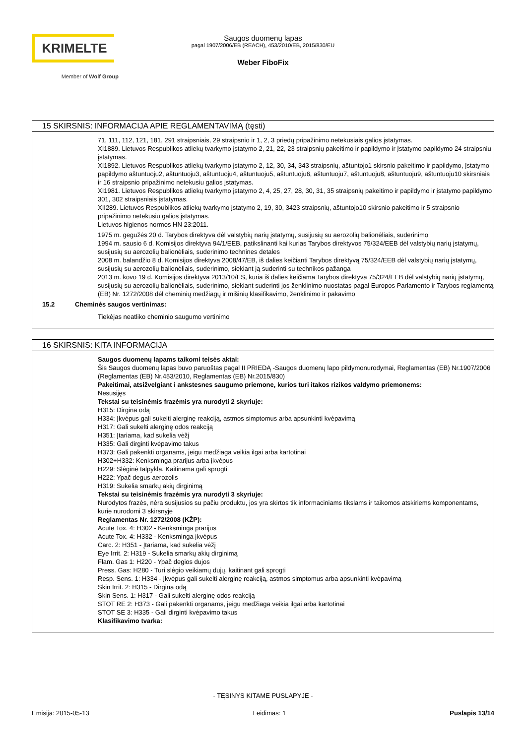KRIMELTE
Member of Wolf Group
Saugos duomenų lapas
pagal 1907/2006/EB (REACH), 453/2010/EB, 2015/830/EU
Weber FiboFix
15 SKIRSNIS: INFORMACIJA APIE REGLAMENTAVIMĄ (tęsti)
71, 111, 112, 121, 181, 291 straipsniais, 29 straipsnio ir 1, 2, 3 priedų pripažinimo netekusiais galios įstatymas.
XI1889. Lietuvos Respublikos atliekų tvarkymo įstatymo 2, 21, 22, 23 straipsnių pakeitimo ir papildymo ir Įstatymo papildymo 24 straipsniu įstatymas.
XI1892. Lietuvos Respublikos atliekų tvarkymo įstatymo 2, 12, 30, 34, 343 straipsnių, aštuntojo1 skirsnio pakeitimo ir papildymo, Įstatymo papildymo aštuntuoju2, aštuntuoju3, aštuntuoju4, aštuntuoju5, aštuntuoju6, aštuntuoju7, aštuntuoju8, aštuntuoju9, aštuntuoju10 skirsniais ir 16 straipsnio pripažinimo netekusiu galios įstatymas.
XI1981. Lietuvos Respublikos atliekų tvarkymo įstatymo 2, 4, 25, 27, 28, 30, 31, 35 straipsnių pakeitimo ir papildymo ir įstatymo papildymo 301, 302 straipsniais įstatymas.
XII289. Lietuvos Respublikos atliekų tvarkymo įstatymo 2, 19, 30, 3423 straipsnių, aštuntojo10 skirsnio pakeitimo ir 5 straipsnio pripažinimo netekusiu galios įstatymas.
Lietuvos higienos normos HN 23:2011.
1975 m. gegužės 20 d. Tarybos direktyva dėl valstybių narių įstatymų, susijusių su aerozolių balionėliais, suderinimo
1994 m. sausio 6 d. Komisijos direktyva 94/1/EEB, patikslinanti kai kurias Tarybos direktyvos 75/324/EEB dėl valstybių narių įstatymų, susijusių su aerozolių balionėliais, suderinimo technines detales
2008 m. balandžio 8 d. Komisijos direktyva 2008/47/EB, iš dalies keičianti Tarybos direktyvą 75/324/EEB dėl valstybių narių įstatymų, susijusių su aerozolių balionėliais, suderinimo, siekiant ją suderinti su technikos pažanga
2013 m. kovo 19 d. Komisijos direktyva 2013/10/ES, kuria iš dalies keičiama Tarybos direktyva 75/324/EEB dėl valstybių narių įstatymų, susijusių su aerozolių balionėliais, suderinimo, siekiant suderinti jos ženklinimo nuostatas pagal Europos Parlamento ir Tarybos reglamentą (EB) Nr. 1272/2008 dėl cheminių medžiagų ir mišinių klasifikavimo, ženklinimo ir pakavimo
15.2 Cheminės saugos vertinimas:
Tiekėjas neatliko cheminio saugumo vertinimo
16 SKIRSNIS: KITA INFORMACIJA
Saugos duomenų lapams taikomi teisės aktai:
Šis Saugos duomenų lapas buvo paruoštas pagal II PRIEDĄ -Saugos duomenų lapo pildymonurodymai, Reglamentas (EB) Nr.1907/2006 (Reglamentas (EB) Nr.453/2010, Reglamentas (EB) Nr.2015/830)
Pakeitimai, atsižvelgiant i ankstesnes saugumo priemone, kurios turi itakos rizikos valdymo priemonems:
Nesusijęs
Tekstai su teisinėmis frazėmis yra nurodyti 2 skyriuje:
H315: Dirgina odą
H334: Įkvėpus gali sukelti alerginę reakciją, astmos simptomus arba apsunkinti kvėpavimą
H317: Gali sukelti alerginę odos reakciją
H351: Įtariama, kad sukelia vėžį
H335: Gali dirginti kvėpavimo takus
H373: Gali pakenkti organams, jeigu medžiaga veikia ilgai arba kartotinai
H302+H332: Kenksminga prarijus arba įkvėpus
H229: Slėginė talpykla. Kaitinama gali sprogti
H222: Ypač degus aerozolis
H319: Sukelia smarkų akių dirginimą
Tekstai su teisinėmis frazėmis yra nurodyti 3 skyriuje:
Nurodytos frazės, nėra susijusios su pačiu produktu, jos yra skirtos tik informaciniams tikslams ir taikomos atskiriems komponentams, kurie nurodomi 3 skirsnyje
Reglamentas Nr. 1272/2008 (KŽP):
Acute Tox. 4: H302 - Kenksminga prarijus
Acute Tox. 4: H332 - Kenksminga įkvėpus
Carc. 2: H351 - Įtariama, kad sukelia vėžį
Eye Irrit. 2: H319 - Sukelia smarkų akių dirginimą
Flam. Gas 1: H220 - Ypač degios dujos
Press. Gas: H280 - Turi slėgio veikiamų dujų, kaitinant gali sprogti
Resp. Sens. 1: H334 - Įkvėpus gali sukelti alerginę reakciją, astmos simptomus arba apsunkinti kvėpavimą
Skin Irrit. 2: H315 - Dirgina odą
Skin Sens. 1: H317 - Gali sukelti alerginę odos reakciją
STOT RE 2: H373 - Gali pakenkti organams, jeigu medžiaga veikia ilgai arba kartotinai
STOT SE 3: H335 - Gali dirginti kvėpavimo takus
Klasifikavimo tvarka:
- TĘSINYS KITAME PUSLAPYJE -
Emisija: 2015-05-13 Leidimas: 1 Puslapis 13/14